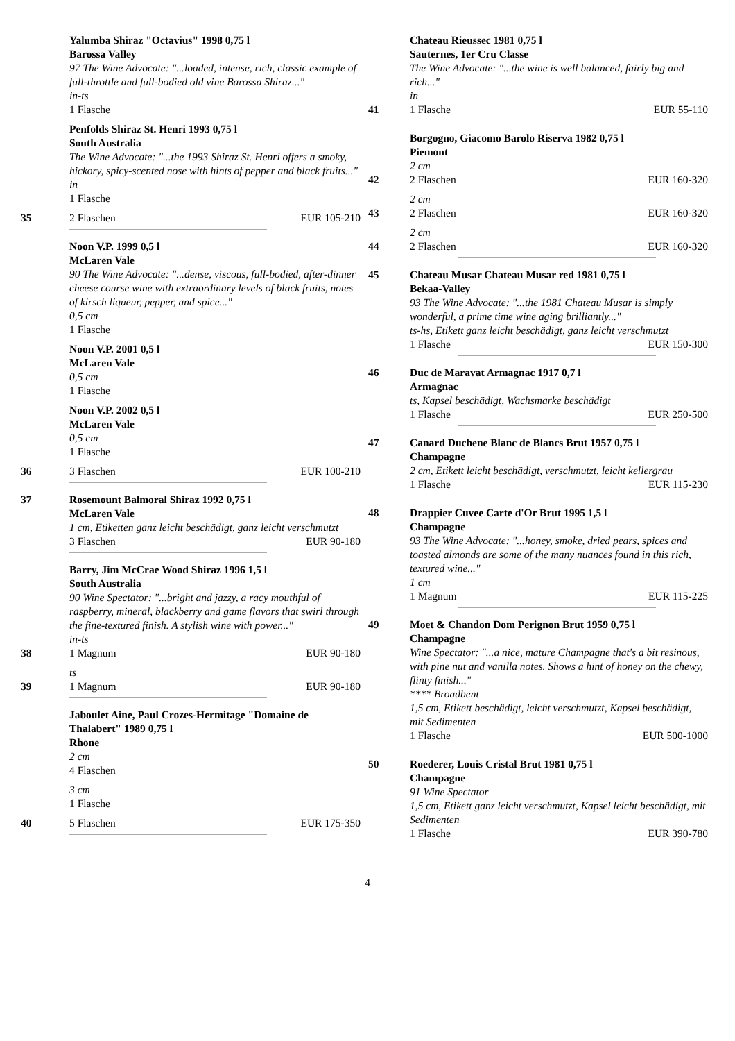Yalumba Shiraz "Octavius" 1998 0,75 l
Barossa Valley
97 The Wine Advocate: "...loaded, intense, rich, classic example of full-throttle and full-bodied old vine Barossa Shiraz..."
in-ts
1 Flasche
Penfolds Shiraz St. Henri 1993 0,75 l
South Australia
The Wine Advocate: "...the 1993 Shiraz St. Henri offers a smoky, hickory, spicy-scented nose with hints of pepper and black fruits..."
in
1 Flasche
35 2 Flaschen EUR 105-210
Noon V.P. 1999 0,5 l
McLaren Vale
90 The Wine Advocate: "...dense, viscous, full-bodied, after-dinner cheese course wine with extraordinary levels of black fruits, notes of kirsch liqueur, pepper, and spice..."
0,5 cm
1 Flasche
Noon V.P. 2001 0,5 l
McLaren Vale
0,5 cm
1 Flasche
Noon V.P. 2002 0,5 l
McLaren Vale
0,5 cm
1 Flasche
36 3 Flaschen EUR 100-210
37 Rosemount Balmoral Shiraz 1992 0,75 l
McLaren Vale
1 cm, Etiketten ganz leicht beschädigt, ganz leicht verschmutzt
3 Flaschen EUR 90-180
Barry, Jim McCrae Wood Shiraz 1996 1,5 l
South Australia
90 Wine Spectator: "...bright and jazzy, a racy mouthful of raspberry, mineral, blackberry and game flavors that swirl through the fine-textured finish. A stylish wine with power..."
in-ts
38 1 Magnum EUR 90-180
ts
39 1 Magnum EUR 90-180
Jaboulet Aine, Paul Crozes-Hermitage "Domaine de Thalabert" 1989 0,75 l
Rhone
2 cm
4 Flaschen
3 cm
1 Flasche
40 5 Flaschen EUR 175-350
Chateau Rieussec 1981 0,75 l
Sauternes, 1er Cru Classe
The Wine Advocate: "...the wine is well balanced, fairly big and rich..."
in
41 1 Flasche EUR 55-110
Borgogno, Giacomo Barolo Riserva 1982 0,75 l
Piemont
2 cm
42 2 Flaschen EUR 160-320
2 cm
43 2 Flaschen EUR 160-320
2 cm
44 2 Flaschen EUR 160-320
45 Chateau Musar Chateau Musar red 1981 0,75 l
Bekaa-Valley
93 The Wine Advocate: "...the 1981 Chateau Musar is simply wonderful, a prime time wine aging brilliantly..."
ts-hs, Etikett ganz leicht beschädigt, ganz leicht verschmutzt
1 Flasche EUR 150-300
46 Duc de Maravat Armagnac 1917 0,7 l
Armagnac
ts, Kapsel beschädigt, Wachsmarke beschädigt
1 Flasche EUR 250-500
47 Canard Duchene Blanc de Blancs Brut 1957 0,75 l
Champagne
2 cm, Etikett leicht beschädigt, verschmutzt, leicht kellergrau
1 Flasche EUR 115-230
48 Drappier Cuvee Carte d'Or Brut 1995 1,5 l
Champagne
93 The Wine Advocate: "...honey, smoke, dried pears, spices and toasted almonds are some of the many nuances found in this rich, textured wine..."
1 cm
1 Magnum EUR 115-225
49 Moet & Chandon Dom Perignon Brut 1959 0,75 l
Champagne
Wine Spectator: "...a nice, mature Champagne that's a bit resinous, with pine nut and vanilla notes. Shows a hint of honey on the chewy, flinty finish..."
**** Broadbent
1,5 cm, Etikett beschädigt, leicht verschmutzt, Kapsel beschädigt, mit Sedimenten
1 Flasche EUR 500-1000
50 Roederer, Louis Cristal Brut 1981 0,75 l
Champagne
91 Wine Spectator
1,5 cm, Etikett ganz leicht verschmutzt, Kapsel leicht beschädigt, mit Sedimenten
1 Flasche EUR 390-780
4